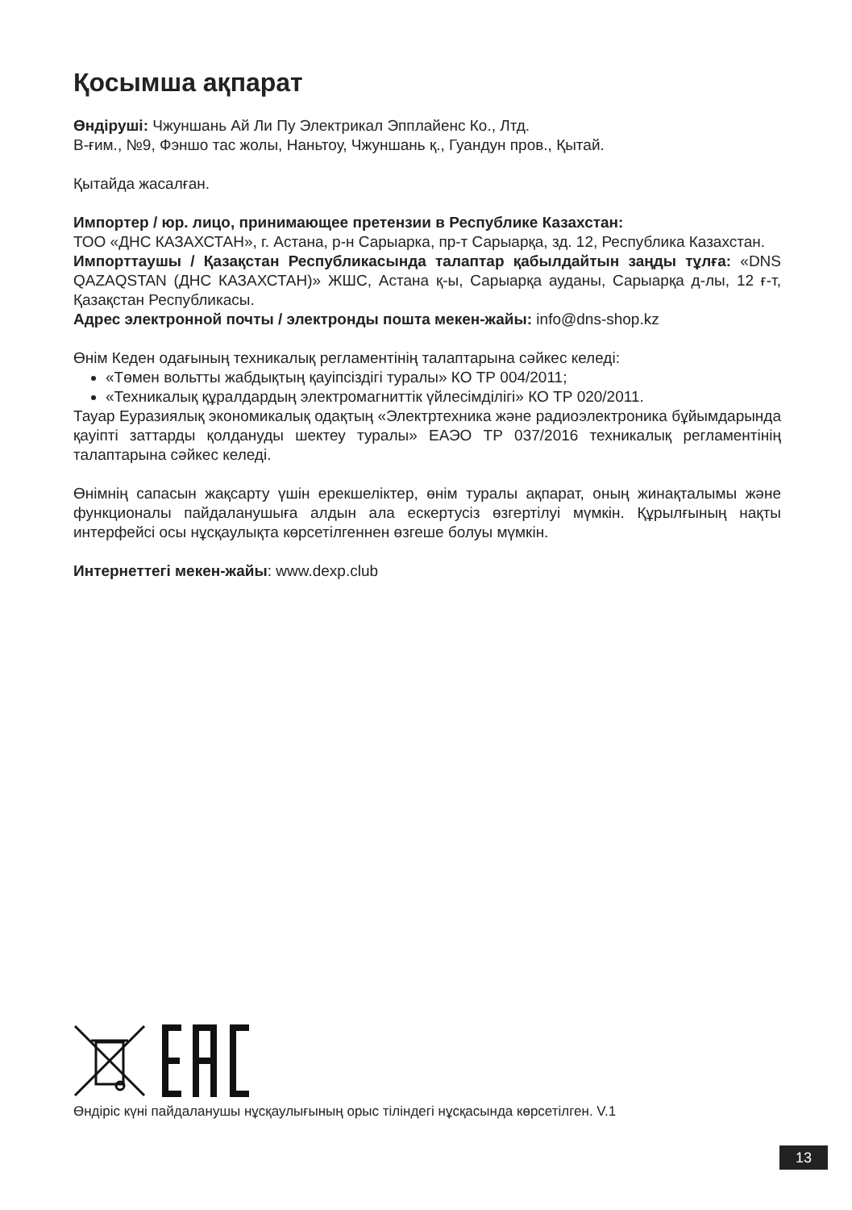Қосымша ақпарат
Өндіруші: Чжуншань Ай Ли Пу Электрикал Эпплайенс Ко., Лтд.
В-ғим., №9, Фэншо тас жолы, Наньтоу, Чжуншань қ., Гуандун пров., Қытай.
Қытайда жасалған.
Импортер / юр. лицо, принимающее претензии в Республике Казахстан:
ТОО «ДНС КАЗАХСТАН», г. Астана, р-н Сарыарка, пр-т Сарыарқа, зд. 12, Республика Казахстан.
Импорттаушы / Қазақстан Республикасында талаптар қабылдайтын заңды тұлға: «DNS QAZAQSTAN (ДНС КАЗАХСТАН)» ЖШС, Астана қ-ы, Сарыарқа ауданы, Сарыарқа д-лы, 12 ғ-т, Қазақстан Республикасы.
Адрес электронной почты / электронды пошта мекен-жайы: info@dns-shop.kz
Өнім Кеден одағының техникалық регламентінің талаптарына сәйкес келеді:
«Төмен вольтты жабдықтың қауіпсіздігі туралы» КО ТР 004/2011;
«Техникалық құралдардың электромагниттік үйлесімділігі» КО ТР 020/2011.
Тауар Еуразиялық экономикалық одақтың «Электртехника және радиоэлектроника бұйымдарында қауіпті заттарды қолдануды шектеу туралы» ЕАЭО ТР 037/2016 техникалық регламентінің талаптарына сәйкес келеді.
Өнімнің сапасын жақсарту үшін ерекшеліктер, өнім туралы ақпарат, оның жинақталымы және функционалы пайдаланушыға алдын ала ескертусіз өзгертілуі мүмкін. Құрылғының нақты интерфейсі осы нұсқаулықта көрсетілгеннен өзгеше болуы мүмкін.
Интернеттегі мекен-жайы: www.dexp.club
Өндіріс күні пайдаланушы нұсқаулығының орыс тіліндегі нұсқасында көрсетілген. V.1
13